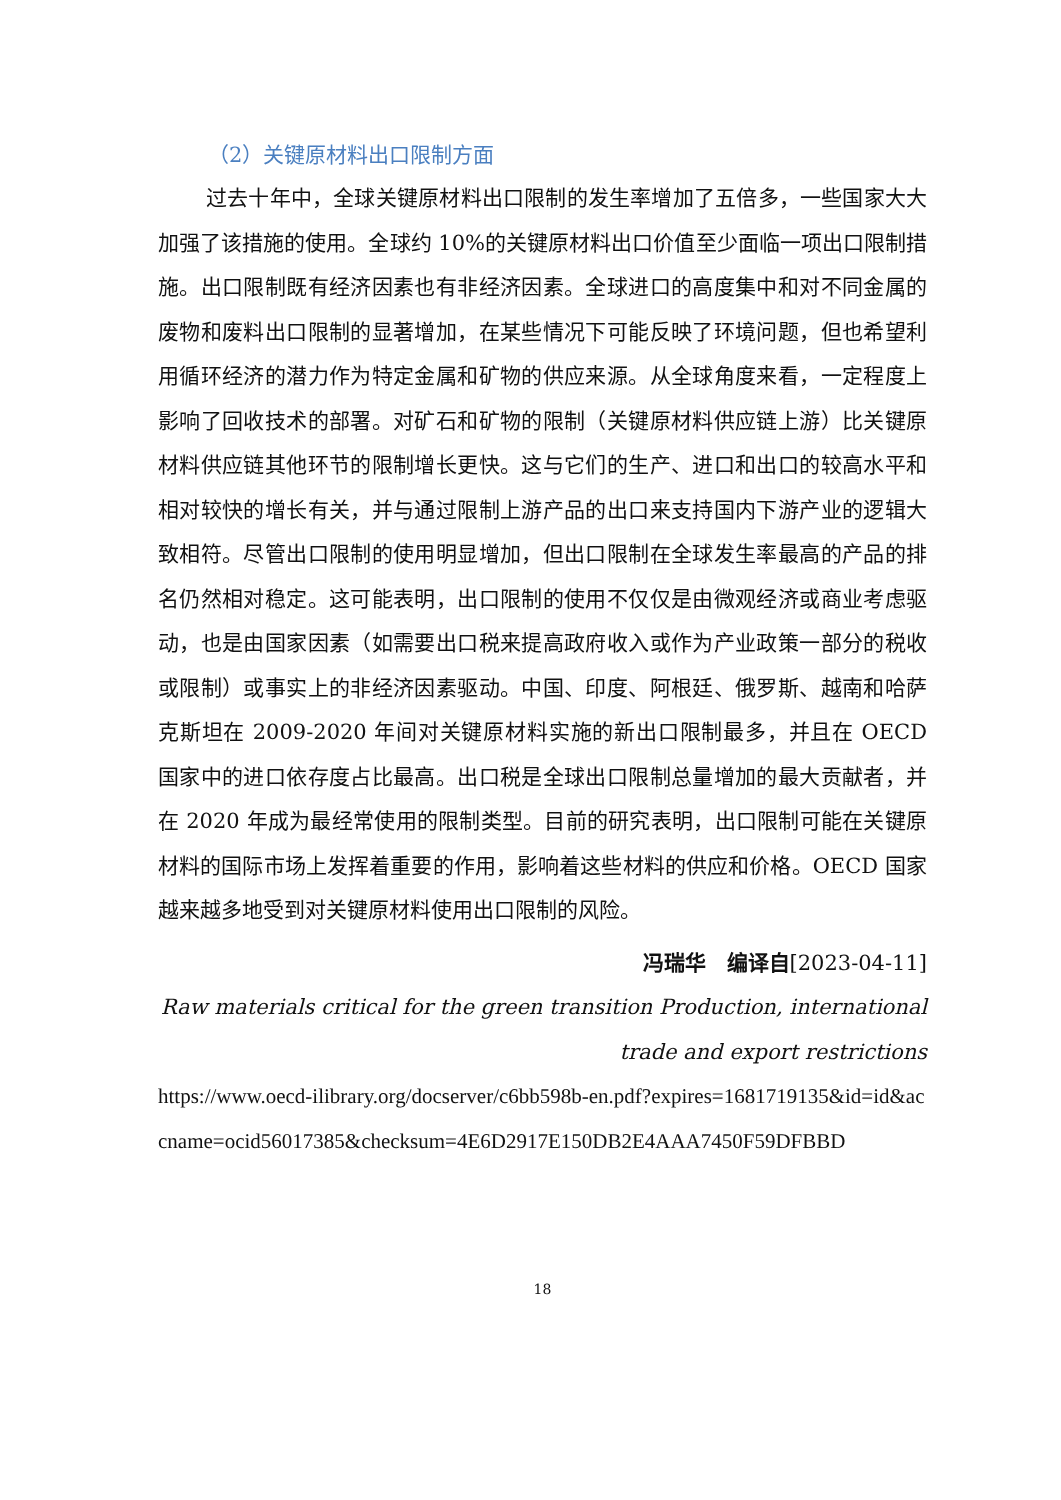（2）关键原材料出口限制方面
过去十年中，全球关键原材料出口限制的发生率增加了五倍多，一些国家大大加强了该措施的使用。全球约 10%的关键原材料出口价值至少面临一项出口限制措施。出口限制既有经济因素也有非经济因素。全球进口的高度集中和对不同金属的废物和废料出口限制的显著增加，在某些情况下可能反映了环境问题，但也希望利用循环经济的潜力作为特定金属和矿物的供应来源。从全球角度来看，一定程度上影响了回收技术的部署。对矿石和矿物的限制（关键原材料供应链上游）比关键原材料供应链其他环节的限制增长更快。这与它们的生产、进口和出口的较高水平和相对较快的增长有关，并与通过限制上游产品的出口来支持国内下游产业的逻辑大致相符。尽管出口限制的使用明显增加，但出口限制在全球发生率最高的产品的排名仍然相对稳定。这可能表明，出口限制的使用不仅仅是由微观经济或商业考虑驱动，也是由国家因素（如需要出口税来提高政府收入或作为产业政策一部分的税收或限制）或事实上的非经济因素驱动。中国、印度、阿根廷、俄罗斯、越南和哈萨克斯坦在 2009-2020 年间对关键原材料实施的新出口限制最多，并且在 OECD 国家中的进口依存度占比最高。出口税是全球出口限制总量增加的最大贡献者，并在 2020 年成为最经常使用的限制类型。目前的研究表明，出口限制可能在关键原材料的国际市场上发挥着重要的作用，影响着这些材料的供应和价格。OECD 国家越来越多地受到对关键原材料使用出口限制的风险。
冯瑞华　编译自[2023-04-11]
Raw materials critical for the green transition Production, international trade and export restrictions
https://www.oecd-ilibrary.org/docserver/c6bb598b-en.pdf?expires=1681719135&id=id&accname=ocid56017385&checksum=4E6D2917E150DB2E4AAA7450F59DFBBD
18